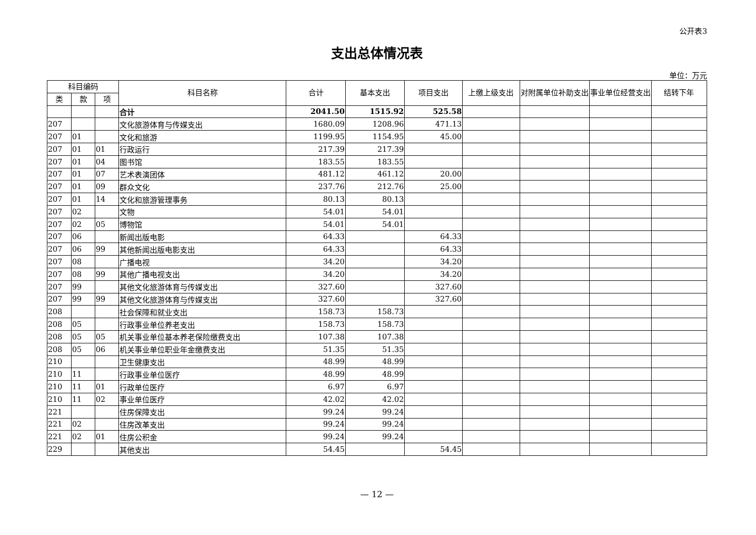公开表3
支出总体情况表
单位：万元
| 科目编码 | | | 科目名称 | 合计 | 基本支出 | 项目支出 | 上缴上级支出 | 对附属单位补助支出 | 事业单位经营支出 | 结转下年 |
| --- | --- | --- | --- | --- | --- | --- | --- | --- | --- | --- |
| 类 | 款 | 项 | | | | | | | | |
| | | | 合计 | 2041.50 | 1515.92 | 525.58 | | | | |
| 207 | | | 文化旅游体育与传媒支出 | 1680.09 | 1208.96 | 471.13 | | | | |
| 207 | 01 | | 文化和旅游 | 1199.95 | 1154.95 | 45.00 | | | | |
| 207 | 01 | 01 | 行政运行 | 217.39 | 217.39 | | | | | |
| 207 | 01 | 04 | 图书馆 | 183.55 | 183.55 | | | | | |
| 207 | 01 | 07 | 艺术表演团体 | 481.12 | 461.12 | 20.00 | | | | |
| 207 | 01 | 09 | 群众文化 | 237.76 | 212.76 | 25.00 | | | | |
| 207 | 01 | 14 | 文化和旅游管理事务 | 80.13 | 80.13 | | | | | |
| 207 | 02 | | 文物 | 54.01 | 54.01 | | | | | |
| 207 | 02 | 05 | 博物馆 | 54.01 | 54.01 | | | | | |
| 207 | 06 | | 新闻出版电影 | 64.33 | | 64.33 | | | | |
| 207 | 06 | 99 | 其他新闻出版电影支出 | 64.33 | | 64.33 | | | | |
| 207 | 08 | | 广播电视 | 34.20 | | 34.20 | | | | |
| 207 | 08 | 99 | 其他广播电视支出 | 34.20 | | 34.20 | | | | |
| 207 | 99 | | 其他文化旅游体育与传媒支出 | 327.60 | | 327.60 | | | | |
| 207 | 99 | 99 | 其他文化旅游体育与传媒支出 | 327.60 | | 327.60 | | | | |
| 208 | | | 社会保障和就业支出 | 158.73 | 158.73 | | | | | |
| 208 | 05 | | 行政事业单位养老支出 | 158.73 | 158.73 | | | | | |
| 208 | 05 | 05 | 机关事业单位基本养老保险缴费支出 | 107.38 | 107.38 | | | | | |
| 208 | 05 | 06 | 机关事业单位职业年金缴费支出 | 51.35 | 51.35 | | | | | |
| 210 | | | 卫生健康支出 | 48.99 | 48.99 | | | | | |
| 210 | 11 | | 行政事业单位医疗 | 48.99 | 48.99 | | | | | |
| 210 | 11 | 01 | 行政单位医疗 | 6.97 | 6.97 | | | | | |
| 210 | 11 | 02 | 事业单位医疗 | 42.02 | 42.02 | | | | | |
| 221 | | | 住房保障支出 | 99.24 | 99.24 | | | | | |
| 221 | 02 | | 住房改革支出 | 99.24 | 99.24 | | | | | |
| 221 | 02 | 01 | 住房公积金 | 99.24 | 99.24 | | | | | |
| 229 | | | 其他支出 | 54.45 | | 54.45 | | | | |
— 12 —